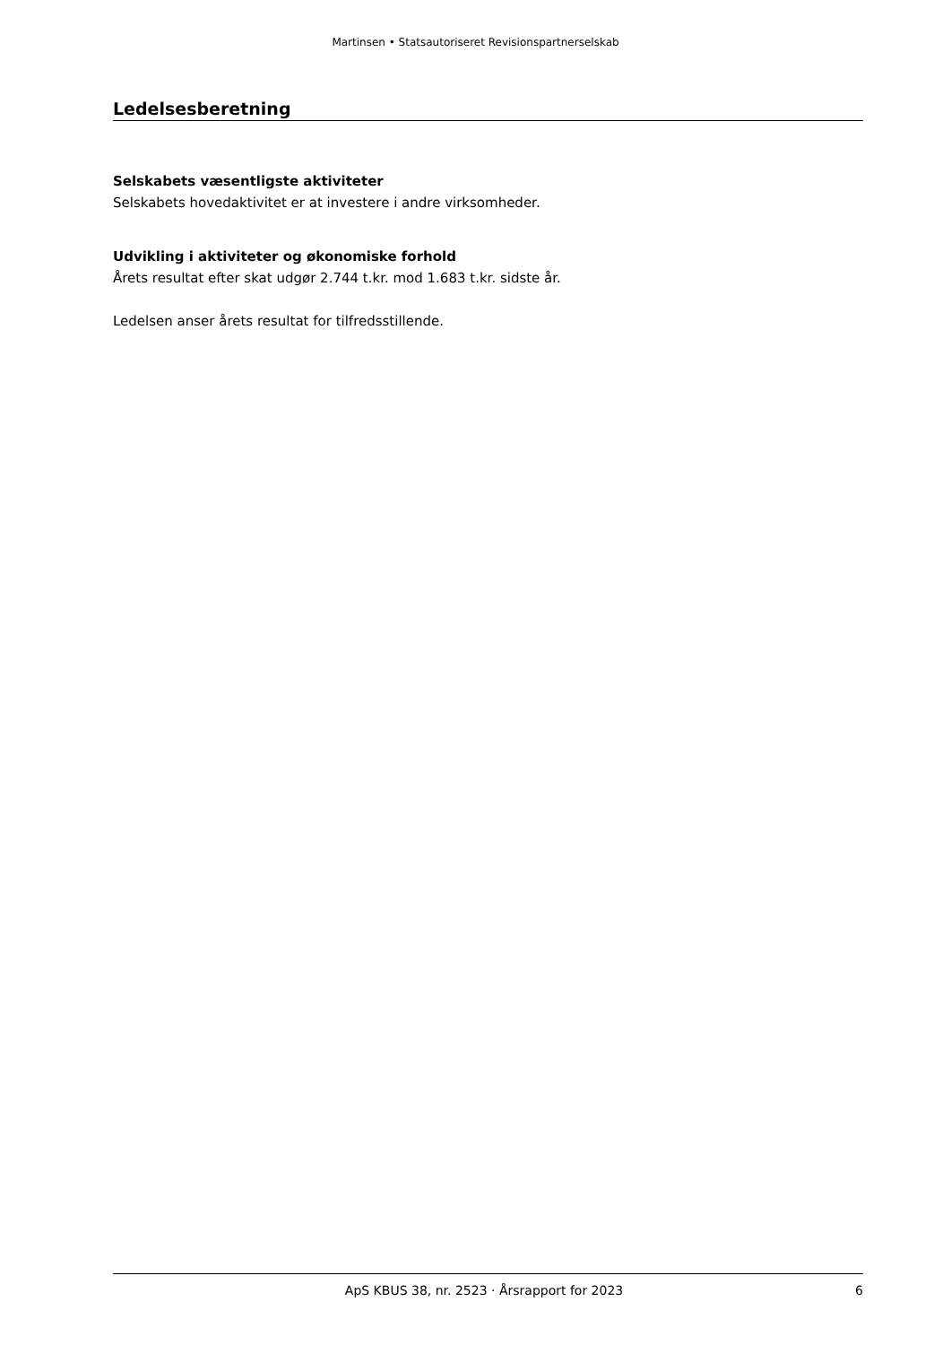Martinsen • Statsautoriseret Revisionspartnerselskab
Ledelsesberetning
Selskabets væsentligste aktiviteter
Selskabets hovedaktivitet er at investere i andre virksomheder.
Udvikling i aktiviteter og økonomiske forhold
Årets resultat efter skat udgør 2.744 t.kr. mod 1.683 t.kr. sidste år.
Ledelsen anser årets resultat for tilfredsstillende.
ApS KBUS 38, nr. 2523 · Årsrapport for 2023 6